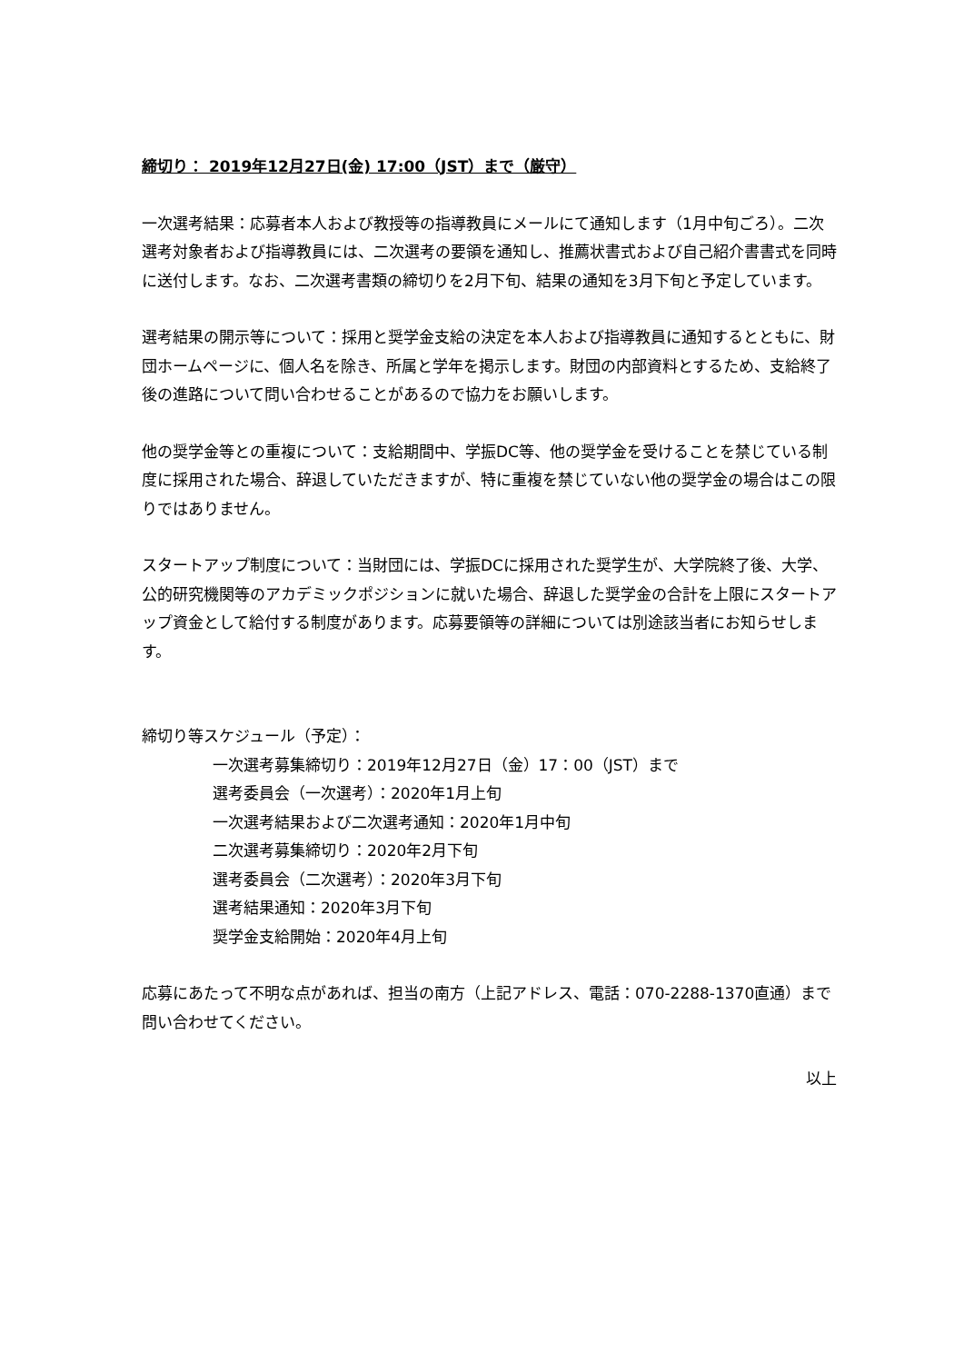締切り： 2019年12月27日(金) 17:00（JST）まで（厳守）
一次選考結果：応募者本人および教授等の指導教員にメールにて通知します（1月中旬ごろ）。二次選考対象者および指導教員には、二次選考の要領を通知し、推薦状書式および自己紹介書書式を同時に送付します。なお、二次選考書類の締切りを2月下旬、結果の通知を3月下旬と予定しています。
選考結果の開示等について：採用と奨学金支給の決定を本人および指導教員に通知するとともに、財団ホームページに、個人名を除き、所属と学年を掲示します。財団の内部資料とするため、支給終了後の進路について問い合わせることがあるので協力をお願いします。
他の奨学金等との重複について：支給期間中、学振DC等、他の奨学金を受けることを禁じている制度に採用された場合、辞退していただきますが、特に重複を禁じていない他の奨学金の場合はこの限りではありません。
スタートアップ制度について：当財団には、学振DCに採用された奨学生が、大学院終了後、大学、公的研究機関等のアカデミックポジションに就いた場合、辞退した奨学金の合計を上限にスタートアップ資金として給付する制度があります。応募要領等の詳細については別途該当者にお知らせします。
締切り等スケジュール（予定）：
一次選考募集締切り：2019年12月27日（金）17：00（JST）まで
選考委員会（一次選考）：2020年1月上旬
一次選考結果および二次選考通知：2020年1月中旬
二次選考募集締切り：2020年2月下旬
選考委員会（二次選考）：2020年3月下旬
選考結果通知：2020年3月下旬
奨学金支給開始：2020年4月上旬
応募にあたって不明な点があれば、担当の南方（上記アドレス、電話：070-2288-1370直通）まで問い合わせてください。
以上